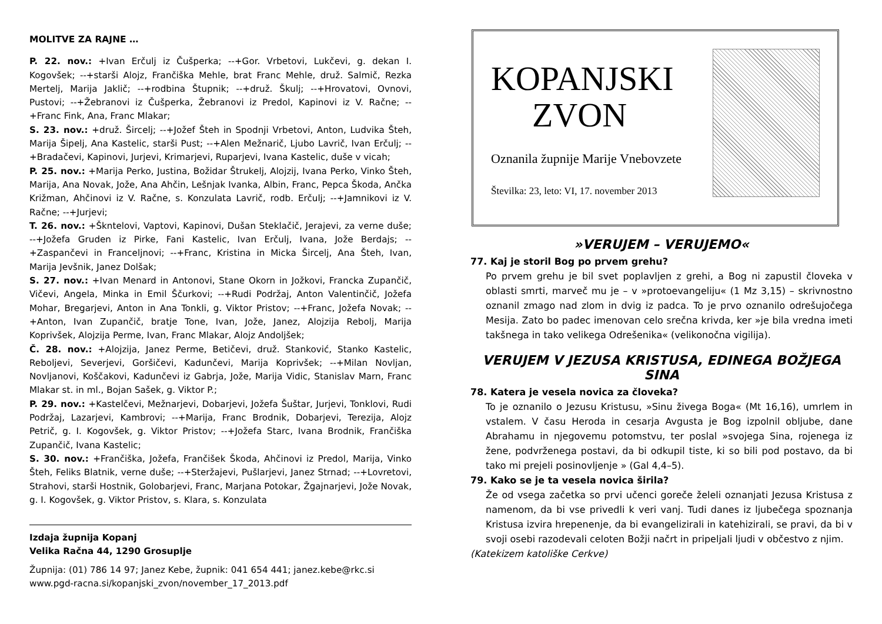MOLITVE ZA RAJNE …
P. 22. nov.: +Ivan Erčulj iz Čušperka; --+Gor. Vrbetovi, Lukčevi, g. dekan I. Kogovšek; --+starši Alojz, Frančiška Mehle, brat Franc Mehle, druž. Salmič, Rezka Mertelj, Marija Jaklič; --+rodbina Štupnik; --+druž. Škulj; --+Hrovatovi, Ovnovi, Pustovi; --+Žebranovi iz Čušperka, Žebranovi iz Predol, Kapinovi iz V. Račne; --+Franc Fink, Ana, Franc Mlakar;
S. 23. nov.: +druž. Šircelj; --+Jožef Šteh in Spodnji Vrbetovi, Anton, Ludvika Šteh, Marija Šipelj, Ana Kastelic, starši Pust; --+Alen Mežnarič, Ljubo Lavrič, Ivan Erčulj; --+Bradačevi, Kapinovi, Jurjevi, Krimarjevi, Ruparjevi, Ivana Kastelic, duše v vicah;
P. 25. nov.: +Marija Perko, Justina, Božidar Štrukelj, Alojzij, Ivana Perko, Vinko Šteh, Marija, Ana Novak, Jože, Ana Ahčin, Lešnjak Ivanka, Albin, Franc, Pepca Škoda, Ančka Križman, Ahčinovi iz V. Račne, s. Konzulata Lavrič, rodb. Erčulj; --+Jamnikovi iz V. Račne; --+Jurjevi;
T. 26. nov.: +Škntelovi, Vaptovi, Kapinovi, Dušan Steklačič, Jerajevi, za verne duše; --+Jožefa Gruden iz Pirke, Fani Kastelic, Ivan Erčulj, Ivana, Jože Berdajs; --+Zaspančevi in Franceljnovi; --+Franc, Kristina in Micka Šircelj, Ana Šteh, Ivan, Marija Jevšnik, Janez Dolšak;
S. 27. nov.: +Ivan Menard in Antonovi, Stane Okorn in Jožkovi, Francka Zupančič, Vičevi, Angela, Minka in Emil Ščurkovi; --+Rudi Podržaj, Anton Valentinčič, Jožefa Mohar, Bregarjevi, Anton in Ana Tonkli, g. Viktor Pristov; --+Franc, Jožefa Novak; --+Anton, Ivan Zupančič, bratje Tone, Ivan, Jože, Janez, Alojzija Rebolj, Marija Koprivšek, Alojzija Perme, Ivan, Franc Mlakar, Alojz Andoljšek;
Č. 28. nov.: +Alojzija, Janez Perme, Betičevi, druž. Stanković, Stanko Kastelic, Reboljevi, Severjevi, Goršičevi, Kadunčevi, Marija Koprivšek; --+Milan Novljan, Novljanovi, Koščakovi, Kadunčevi iz Gabrja, Jože, Marija Vidic, Stanislav Marn, Franc Mlakar st. in ml., Bojan Sašek, g. Viktor P.;
P. 29. nov.: +Kastelčevi, Mežnarjevi, Dobarjevi, Jožefa Šuštar, Jurjevi, Tonklovi, Rudi Podržaj, Lazarjevi, Kambrovi; --+Marija, Franc Brodnik, Dobarjevi, Terezija, Alojz Petrič, g. I. Kogovšek, g. Viktor Pristov; --+Jožefa Starc, Ivana Brodnik, Frančiška Zupančič, Ivana Kastelic;
S. 30. nov.: +Frančiška, Jožefa, Frančišek Škoda, Ahčinovi iz Predol, Marija, Vinko Šteh, Feliks Blatnik, verne duše; --+Steržajevi, Pušlarjevi, Janez Strnad; --+Lovretovi, Strahovi, starši Hostnik, Golobarjevi, Franc, Marjana Potokar, Žgajnarjevi, Jože Novak, g. I. Kogovšek, g. Viktor Pristov, s. Klara, s. Konzulata
Izdaja župnija Kopanj
Velika Račna 44, 1290 Grosuplje
Župnija: (01) 786 14 97; Janez Kebe, župnik: 041 654 441; janez.kebe@rkc.si
www.pgd-racna.si/kopanjski_zvon/november_17_2013.pdf
KOPANJSKI
ZVON
Oznanila župnije Marije Vnebovzete
Številka: 23, leto: VI, 17. november 2013
»VERUJEM – VERUJEMO«
77. Kaj je storil Bog po prvem grehu?
Po prvem grehu je bil svet poplavljen z grehi, a Bog ni zapustil človeka v oblasti smrti, marveč mu je – v »protoevangeliju« (1 Mz 3,15) – skrivnostno oznanil zmago nad zlom in dvig iz padca. To je prvo oznanilo odrešujočega Mesija. Zato bo padec imenovan celo srečna krivda, ker »je bila vredna imeti takšnega in tako velikega Odrešenika« (velikonočna vigilija).
VERUJEM V JEZUSA KRISTUSA, EDINEGA BOŽJEGA SINA
78. Katera je vesela novica za človeka?
To je oznanilo o Jezusu Kristusu, »Sinu živega Boga« (Mt 16,16), umrlem in vstalem. V času Heroda in cesarja Avgusta je Bog izpolnil obljube, dane Abrahamu in njegovemu potomstvu, ter poslal »svojega Sina, rojenega iz žene, podvrženega postavi, da bi odkupil tiste, ki so bili pod postavo, da bi tako mi prejeli posinovljenje » (Gal 4,4–5).
79. Kako se je ta vesela novica širila?
Že od vsega začetka so prvi učenci goreče želeli oznanjati Jezusa Kristusa z namenom, da bi vse privedli k veri vanj. Tudi danes iz ljubečega spoznanja Kristusa izvira hrepenenje, da bi evangelizirali in katehizirali, se pravi, da bi v svoji osebi razodevali celoten Božji načrt in pripeljali ljudi v občestvo z njim.
(Katekizem katoliške Cerkve)